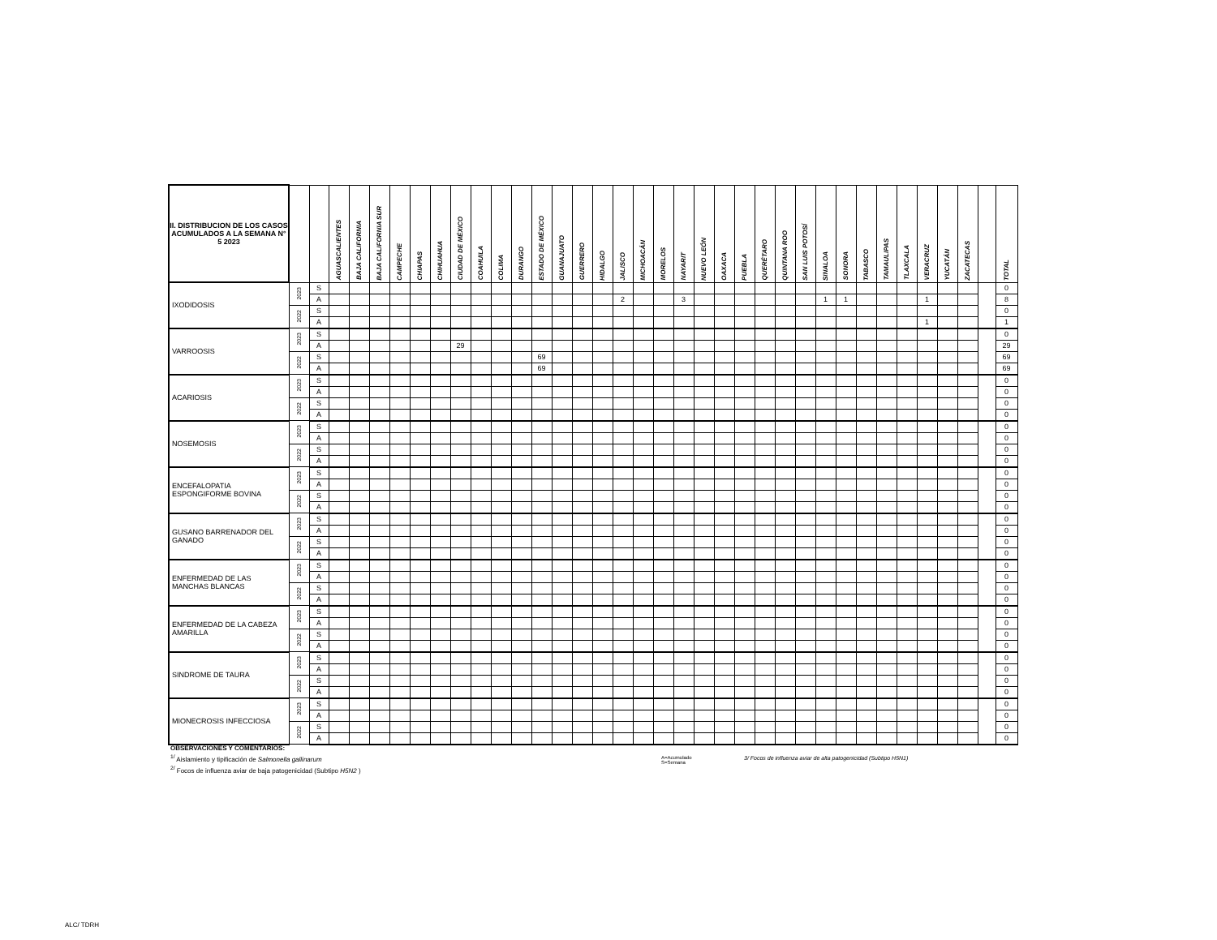| II. DISTRIBUCION DE LOS CASOS ACUMULADOS A LA SEMANA N° 5 2023 | | | AGUASCALIENTES | BAJA CALIFORNIA | BAJA CALIFORNIA SUR | CAMPECHE | CHIAPAS | CHIHUAHUA | CIUDAD DE MÉXICO | COAHUILA | COLIMA | DURANGO | ESTADO DE MÉXICO | GUANAJUATO | GUERRERO | HIDALGO | JALISCO | MICHOACÁN | MORELOS | NAYARIT | NUEVO LEÓN | OAXACA | PUEBLA | QUERÉTARO | QUINTANA ROO | SAN LUIS POTOSÍ | SINALOA | SONORA | TABASCO | TAMAULIPAS | TLAXCALA | VERACRUZ | YUCATÁN | ZACATECAS | | TOTAL |
| --- | --- | --- | --- | --- | --- | --- | --- | --- | --- | --- | --- | --- | --- | --- | --- | --- | --- | --- | --- | --- | --- | --- | --- | --- | --- | --- | --- | --- | --- | --- | --- | --- | --- | --- | --- | --- |
| IXODIDOSIS | 2023 | S | | | | | | | | | | | | | | | | | | | | | | | | | | | | | | | | | | 0 |
| | | A | | | | | | | | | | | | | | | 2 | | | 3 | | | | | | | 1 | 1 | | | | 1 | | | | 8 |
| | 2022 | S | | | | | | | | | | | | | | | | | | | | | | | | | | | | | | | | | | 0 |
| | | A | | | | | | | | | | | | | | | | | | | | | | | | | | | | | | 1 | | | | 1 |
| VARROOSIS | 2023 | S | | | | | | | | | | | | | | | | | | | | | | | | | | | | | | | | | | 0 |
| | | A | | | | | | | 29 | | | | | | | | | | | | | | | | | | | | | | | | | | | 29 |
| | 2022 | S | | | | | | | | | | | 69 | | | | | | | | | | | | | | | | | | | | | | | 69 |
| | | A | | | | | | | | | | | 69 | | | | | | | | | | | | | | | | | | | | | | | 69 |
| ACARIOSIS | 2023 | S | | | | | | | | | | | | | | | | | | | | | | | | | | | | | | | | | | 0 |
| | | A | | | | | | | | | | | | | | | | | | | | | | | | | | | | | | | | | | 0 |
| | 2022 | S | | | | | | | | | | | | | | | | | | | | | | | | | | | | | | | | | | 0 |
| | | A | | | | | | | | | | | | | | | | | | | | | | | | | | | | | | | | | | 0 |
| NOSEMOSIS | 2023 | S | | | | | | | | | | | | | | | | | | | | | | | | | | | | | | | | | | 0 |
| | | A | | | | | | | | | | | | | | | | | | | | | | | | | | | | | | | | | | 0 |
| | 2022 | S | | | | | | | | | | | | | | | | | | | | | | | | | | | | | | | | | | 0 |
| | | A | | | | | | | | | | | | | | | | | | | | | | | | | | | | | | | | | | 0 |
| ENCEFALOPATIA ESPONGIFORME BOVINA | 2023 | S | | | | | | | | | | | | | | | | | | | | | | | | | | | | | | | | | | 0 |
| | | A | | | | | | | | | | | | | | | | | | | | | | | | | | | | | | | | | | 0 |
| | 2022 | S | | | | | | | | | | | | | | | | | | | | | | | | | | | | | | | | | | 0 |
| | | A | | | | | | | | | | | | | | | | | | | | | | | | | | | | | | | | | | 0 |
| GUSANO BARRENADOR DEL GANADO | 2023 | S | | | | | | | | | | | | | | | | | | | | | | | | | | | | | | | | | | 0 |
| | | A | | | | | | | | | | | | | | | | | | | | | | | | | | | | | | | | | | 0 |
| | 2022 | S | | | | | | | | | | | | | | | | | | | | | | | | | | | | | | | | | | 0 |
| | | A | | | | | | | | | | | | | | | | | | | | | | | | | | | | | | | | | | 0 |
| ENFERMEDAD DE LAS MANCHAS BLANCAS | 2023 | S | | | | | | | | | | | | | | | | | | | | | | | | | | | | | | | | | | 0 |
| | | A | | | | | | | | | | | | | | | | | | | | | | | | | | | | | | | | | | 0 |
| | 2022 | S | | | | | | | | | | | | | | | | | | | | | | | | | | | | | | | | | | 0 |
| | | A | | | | | | | | | | | | | | | | | | | | | | | | | | | | | | | | | | 0 |
| ENFERMEDAD DE LA CABEZA AMARILLA | 2023 | S | | | | | | | | | | | | | | | | | | | | | | | | | | | | | | | | | | 0 |
| | | A | | | | | | | | | | | | | | | | | | | | | | | | | | | | | | | | | | 0 |
| | 2022 | S | | | | | | | | | | | | | | | | | | | | | | | | | | | | | | | | | | 0 |
| | | A | | | | | | | | | | | | | | | | | | | | | | | | | | | | | | | | | | 0 |
| SINDROME DE TAURA | 2023 | S | | | | | | | | | | | | | | | | | | | | | | | | | | | | | | | | | | 0 |
| | | A | | | | | | | | | | | | | | | | | | | | | | | | | | | | | | | | | | 0 |
| | 2022 | S | | | | | | | | | | | | | | | | | | | | | | | | | | | | | | | | | | 0 |
| | | A | | | | | | | | | | | | | | | | | | | | | | | | | | | | | | | | | | 0 |
| MIONECROSIS INFECCIOSA | 2023 | S | | | | | | | | | | | | | | | | | | | | | | | | | | | | | | | | | | 0 |
| | | A | | | | | | | | | | | | | | | | | | | | | | | | | | | | | | | | | | 0 |
| | 2022 | S | | | | | | | | | | | | | | | | | | | | | | | | | | | | | | | | | | 0 |
| | | A | | | | | | | | | | | | | | | | | | | | | | | | | | | | | | | | | | 0 |
OBSERVACIONES Y COMENTARIOS:
<sup>1/</sup> Aislamiento y tipificación de Salmonella gallinarum
<sup>2/</sup> Focos de influenza aviar de baja patogenicidad (Subtipo H5N2 )
A=Acumulado
S=Semana
3/ Focos de influenza aviar de alta patogenicidad (Subtipo H5N1)
ALC/ TDRH